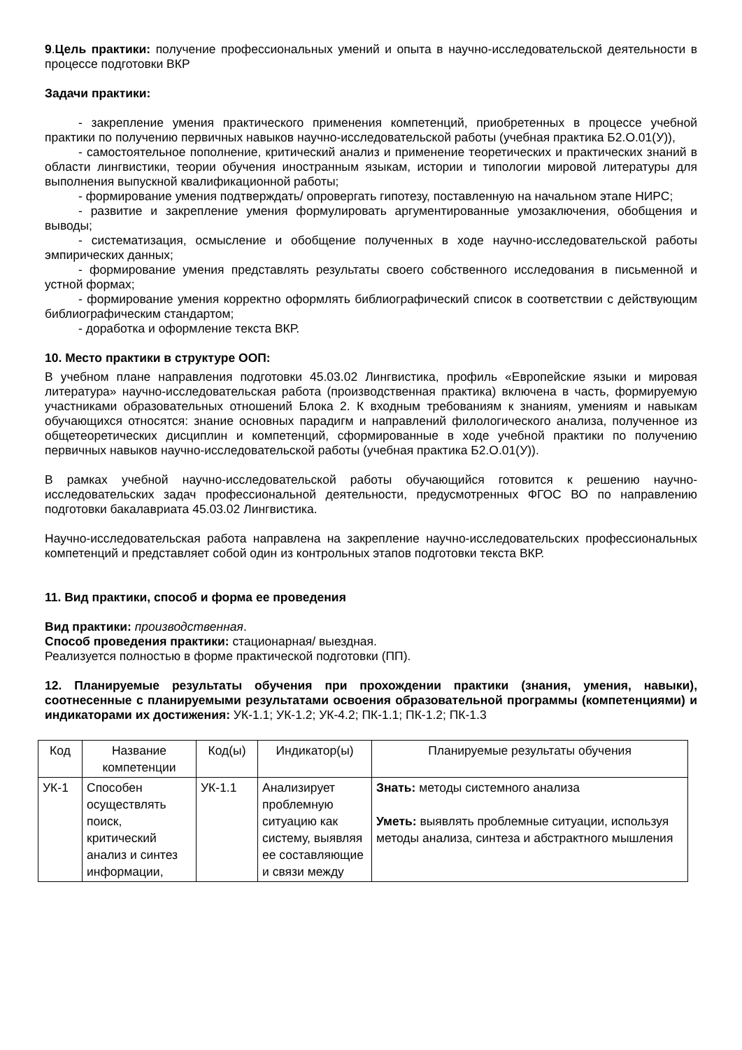9.Цель практики: получение профессиональных умений и опыта в научно-исследовательской деятельности в процессе подготовки ВКР
Задачи практики:
- закрепление умения практического применения компетенций, приобретенных в процессе учебной практики по получению первичных навыков научно-исследовательской работы (учебная практика Б2.О.01(У)),
- самостоятельное пополнение, критический анализ и применение теоретических и практических знаний в области лингвистики, теории обучения иностранным языкам, истории и типологии мировой литературы для выполнения выпускной квалификационной работы;
- формирование умения подтверждать/ опровергать гипотезу, поставленную на начальном этапе НИРС;
- развитие и закрепление умения формулировать аргументированные умозаключения, обобщения и выводы;
- систематизация, осмысление и обобщение полученных в ходе научно-исследовательской работы эмпирических данных;
- формирование умения представлять результаты своего собственного исследования в письменной и устной формах;
- формирование умения корректно оформлять библиографический список в соответствии с действующим библиографическим стандартом;
- доработка и оформление текста ВКР.
10. Место практики в структуре ООП:
В учебном плане направления подготовки 45.03.02 Лингвистика, профиль «Европейские языки и мировая литература» научно-исследовательская работа (производственная практика) включена в часть, формируемую участниками образовательных отношений Блока 2. К входным требованиям к знаниям, умениям и навыкам обучающихся относятся: знание основных парадигм и направлений филологического анализа, полученное из общетеоретических дисциплин и компетенций, сформированные в ходе учебной практики по получению первичных навыков научно-исследовательской работы (учебная практика Б2.О.01(У)).
В рамках учебной научно-исследовательской работы обучающийся готовится к решению научно-исследовательских задач профессиональной деятельности, предусмотренных ФГОС ВО по направлению подготовки бакалавриата 45.03.02 Лингвистика.
Научно-исследовательская работа направлена на закрепление научно-исследовательских профессиональных компетенций и представляет собой один из контрольных этапов подготовки текста ВКР.
11. Вид практики, способ и форма ее проведения
Вид практики: производственная.
Способ проведения практики: стационарная/ выездная.
Реализуется полностью в форме практической подготовки (ПП).
12. Планируемые результаты обучения при прохождении практики (знания, умения, навыки), соотнесенные с планируемыми результатами освоения образовательной программы (компетенциями) и индикаторами их достижения: УК-1.1; УК-1.2; УК-4.2; ПК-1.1; ПК-1.2; ПК-1.3
| Код | Название компетенции | Код(ы) | Индикатор(ы) | Планируемые результаты обучения |
| --- | --- | --- | --- | --- |
| УК-1 | Способен осуществлять поиск, критический анализ и синтез информации, | УК-1.1 | Анализирует проблемную ситуацию как систему, выявляя ее составляющие и связи между | Знать: методы системного анализа Уметь: выявлять проблемные ситуации, используя методы анализа, синтеза и абстрактного мышления |